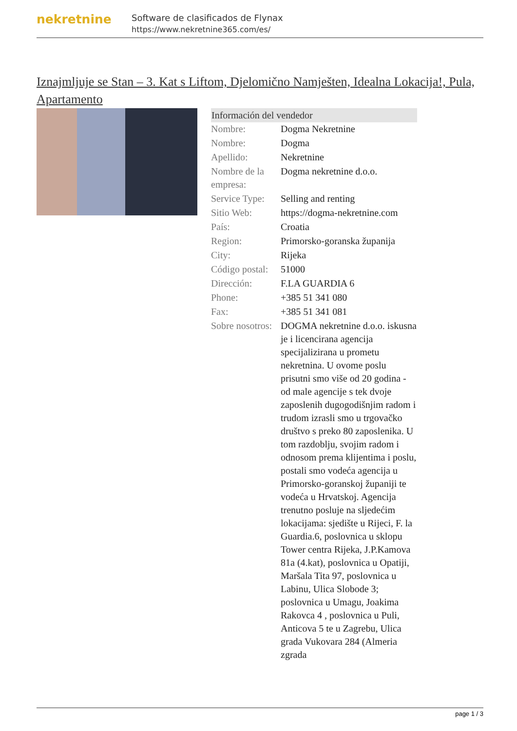nekretnine
Software de clasificados de Flynax
https://www.nekretnine365.com/es/
Iznajmljuje se Stan – 3. Kat s Liftom, Djelomično Namješten, Idealna Lokacija!, Pula, Apartamento
| Información del vendedor | |
| --- | --- |
| Nombre: | Dogma Nekretnine |
| Nombre: | Dogma |
| Apellido: | Nekretnine |
| Nombre de la empresa: | Dogma nekretnine d.o.o. |
| Service Type: | Selling and renting |
| Sitio Web: | https://dogma-nekretnine.com |
| País: | Croatia |
| Region: | Primorsko-goranska županija |
| City: | Rijeka |
| Código postal: | 51000 |
| Dirección: | F.LA GUARDIA 6 |
| Phone: | +385 51 341 080 |
| Fax: | +385 51 341 081 |
| Sobre nosotros: | DOGMA nekretnine d.o.o. iskusna je i licencirana agencija specijalizirana u prometu nekretnina. U ovome poslu prisutni smo više od 20 godina - od male agencije s tek dvoje zaposlenih dugogodišnjim radom i trudom izrasli smo u trgovačko društvo s preko 80 zaposlenika. U tom razdoblju, svojim radom i odnosom prema klijentima i poslu, postali smo vodeća agencija u Primorsko-goranskoj županiji te vodeća u Hrvatskoj. Agencija trenutno posluje na sljedećim lokacijama: sjedište u Rijeci, F. la Guardia.6, poslovnica u sklopu Tower centra Rijeka, J.P.Kamova 81a (4.kat), poslovnica u Opatiji, Maršala Tita 97, poslovnica u Labinu, Ulica Slobode 3; poslovnica u Umagu, Joakima Rakovca 4 , poslovnica u Puli, Anticova 5 te u Zagrebu, Ulica grada Vukovara 284 (Almeria zgrada |
page 1 / 3